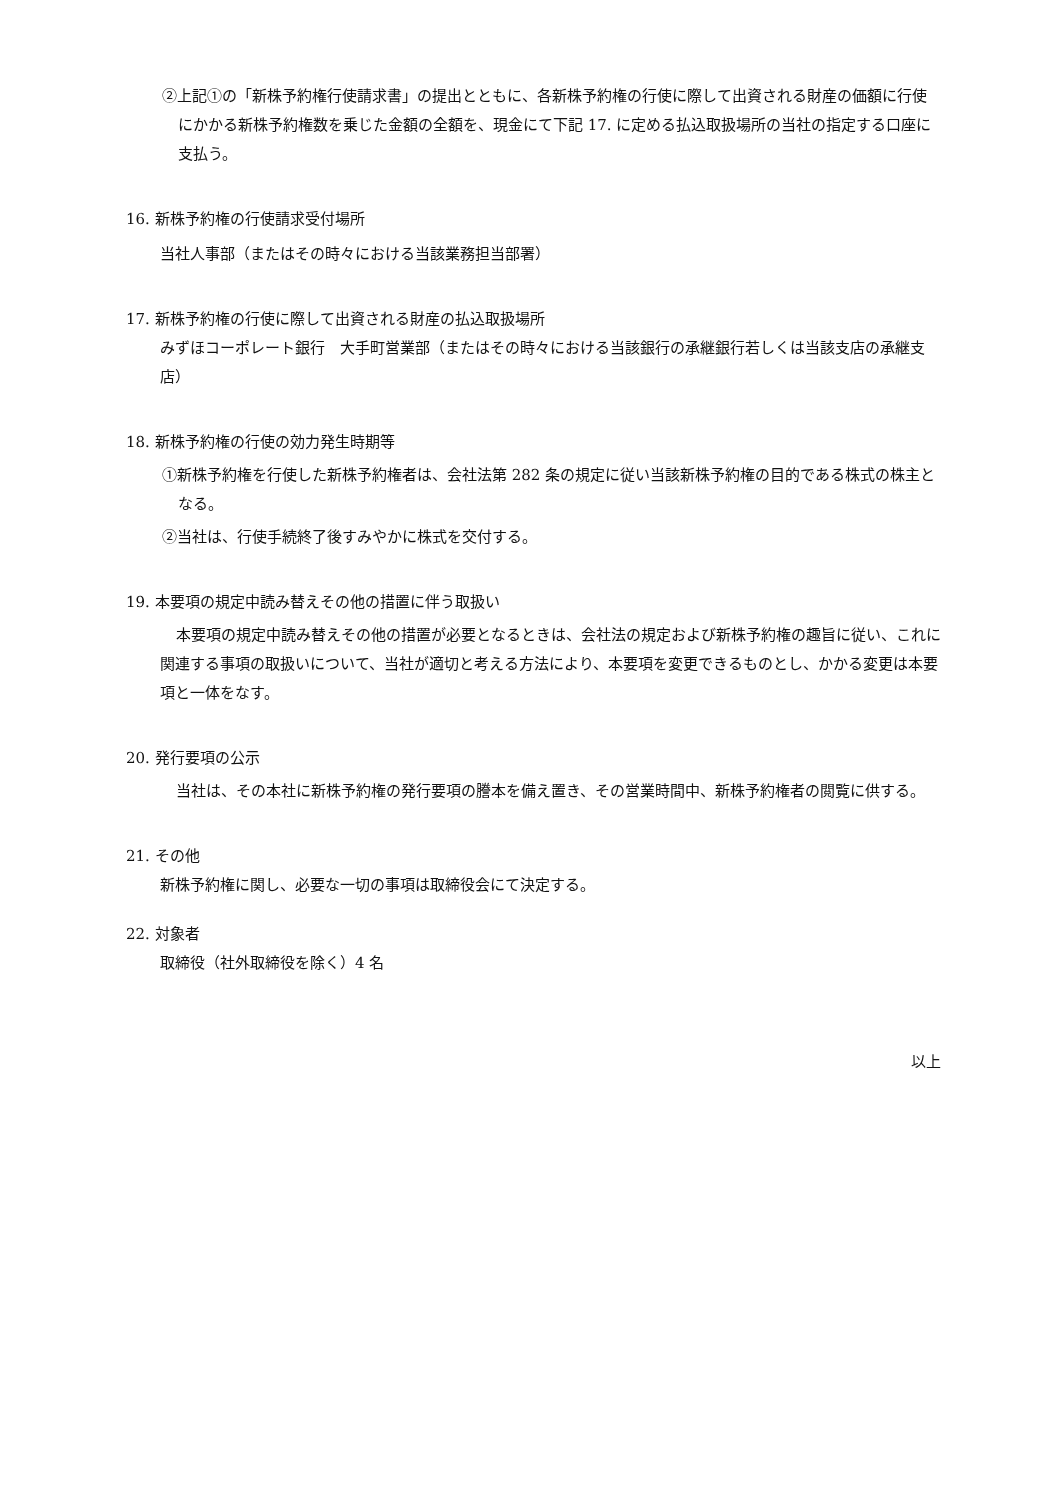②上記①の「新株予約権行使請求書」の提出とともに、各新株予約権の行使に際して出資される財産の価額に行使にかかる新株予約権数を乗じた金額の全額を、現金にて下記 17. に定める払込取扱場所の当社の指定する口座に支払う。
16. 新株予約権の行使請求受付場所
当社人事部（またはその時々における当該業務担当部署）
17. 新株予約権の行使に際して出資される財産の払込取扱場所
みずほコーポレート銀行　大手町営業部（またはその時々における当該銀行の承継銀行若しくは当該支店の承継支店）
18. 新株予約権の行使の効力発生時期等
①新株予約権を行使した新株予約権者は、会社法第 282 条の規定に従い当該新株予約権の目的である株式の株主となる。
②当社は、行使手続終了後すみやかに株式を交付する。
19. 本要項の規定中読み替えその他の措置に伴う取扱い
本要項の規定中読み替えその他の措置が必要となるときは、会社法の規定および新株予約権の趣旨に従い、これに関連する事項の取扱いについて、当社が適切と考える方法により、本要項を変更できるものとし、かかる変更は本要項と一体をなす。
20. 発行要項の公示
当社は、その本社に新株予約権の発行要項の謄本を備え置き、その営業時間中、新株予約権者の閲覧に供する。
21. その他
新株予約権に関し、必要な一切の事項は取締役会にて決定する。
22. 対象者
取締役（社外取締役を除く）4 名
以上